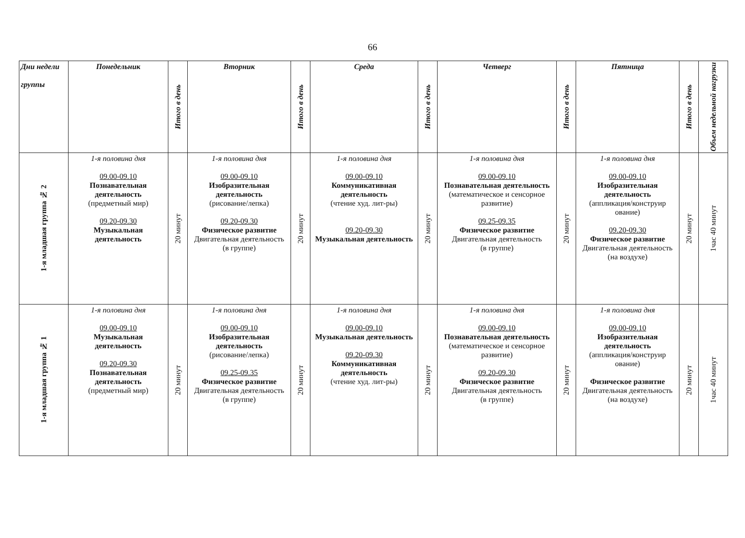66
| Дни недели группы | Понедельник | Итого в день | Вторник | Итого в день | Среда | Итого в день | Четверг | Итого в день | Пятница | Итого в день | Объем недельной нагрузки |
| --- | --- | --- | --- | --- | --- | --- | --- | --- | --- | --- | --- |
| 1-я младшая группа № 2 | 1-я половина дня 09.00-09.10 Познавательная деятельность (предметный мир) 09.20-09.30 Музыкальная деятельность | 20 минут | 1-я половина дня 09.00-09.10 Изобразительная деятельность (рисование/лепка) 09.20-09.30 Физическое развитие Двигательная деятельность (в группе) | 20 минут | 1-я половина дня 09.00-09.10 Коммуникативная деятельность (чтение худ. лит-ры) 09.20-09.30 Музыкальная деятельность | 20 минут | 1-я половина дня 09.00-09.10 Познавательная деятельность (математическое и сенсорное развитие) 09.25-09.35 Физическое развитие Двигательная деятельность (в группе) | 20 минут | 1-я половина дня 09.00-09.10 Изобразительная деятельность (аппликация/конструир ование) 09.20-09.30 Физическое развитие Двигательная деятельность (на воздухе) | 20 минут | 1час 40 минут |
| 1-я младшая группа № 1 | 1-я половина дня 09.00-09.10 Музыкальная деятельность 09.20-09.30 Познавательная деятельность (предметный мир) | 20 минут | 1-я половина дня 09.00-09.10 Изобразительная деятельность (рисование/лепка) 09.25-09.35 Физическое развитие Двигательная деятельность (в группе) | 20 минут | 1-я половина дня 09.00-09.10 Музыкальная деятельность 09.20-09.30 Коммуникативная деятельность (чтение худ. лит-ры) | 20 минут | 1-я половина дня 09.00-09.10 Познавательная деятельность (математическое и сенсорное развитие) 09.20-09.30 Физическое развитие Двигательная деятельность (в группе) | 20 минут | 1-я половина дня 09.00-09.10 Изобразительная деятельность (аппликация/конструир ование) Физическое развитие Двигательная деятельность (на воздухе) | 20 минут | 1час 40 минут |